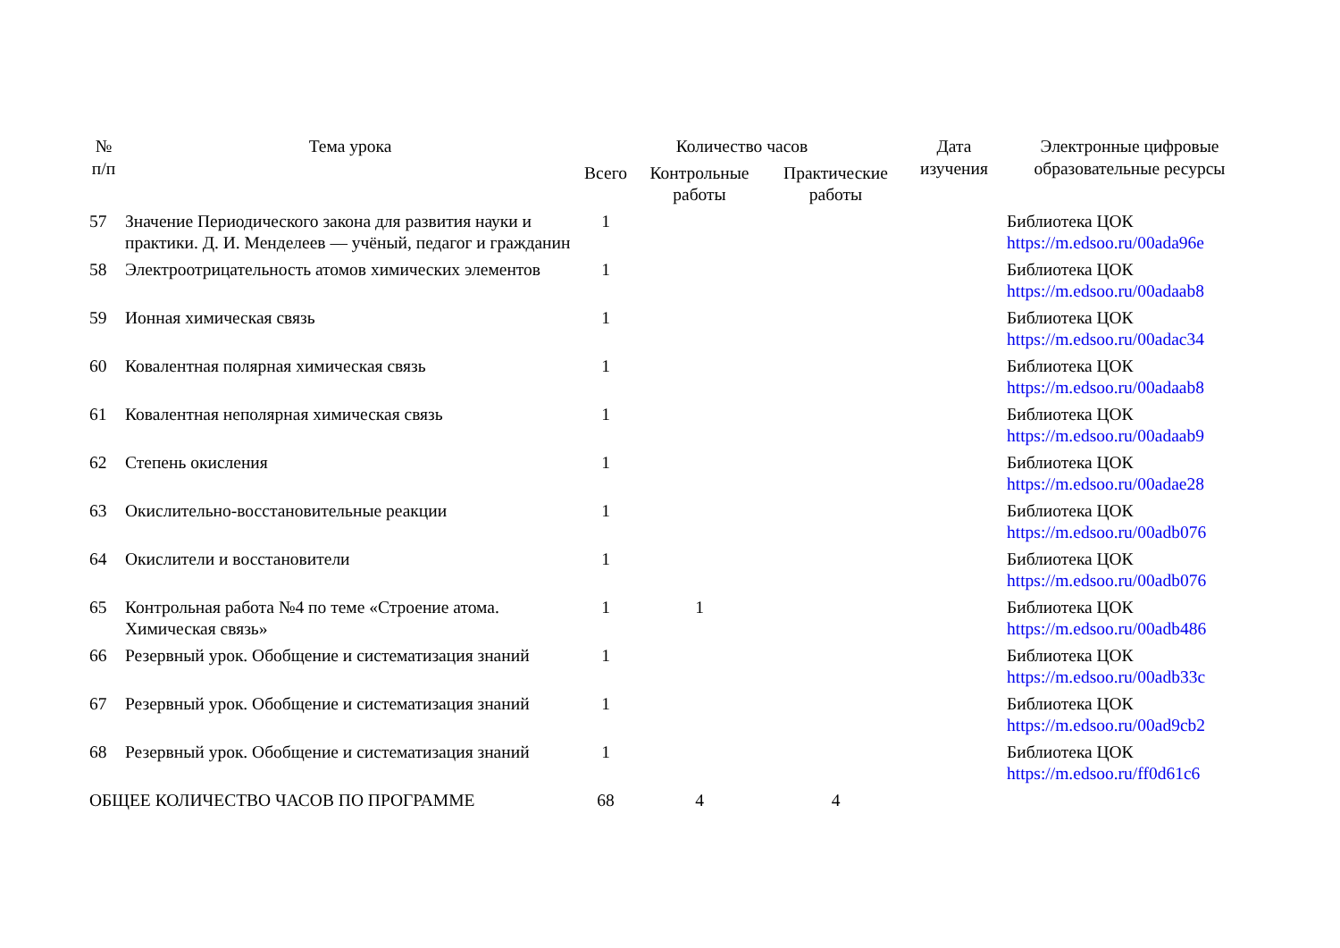| № п/п | Тема урока | Количество часов | | | Дата изучения | Электронные цифровые образовательные ресурсы |
| --- | --- | --- | --- | --- | --- | --- |
| | | Всего | Контрольные работы | Практические работы | | |
| 57 | Значение Периодического закона для развития науки и практики. Д. И. Менделеев — учёный, педагог и гражданин | 1 | | | | Библиотека ЦОК https://m.edsoo.ru/00ada96e |
| 58 | Электроотрицательность атомов химических элементов | 1 | | | | Библиотека ЦОК https://m.edsoo.ru/00adaab8 |
| 59 | Ионная химическая связь | 1 | | | | Библиотека ЦОК https://m.edsoo.ru/00adac34 |
| 60 | Ковалентная полярная химическая связь | 1 | | | | Библиотека ЦОК https://m.edsoo.ru/00adaab8 |
| 61 | Ковалентная неполярная химическая связь | 1 | | | | Библиотека ЦОК https://m.edsoo.ru/00adaab9 |
| 62 | Степень окисления | 1 | | | | Библиотека ЦОК https://m.edsoo.ru/00adae28 |
| 63 | Окислительно-восстановительные реакции | 1 | | | | Библиотека ЦОК https://m.edsoo.ru/00adb076 |
| 64 | Окислители и восстановители | 1 | | | | Библиотека ЦОК https://m.edsoo.ru/00adb076 |
| 65 | Контрольная работа №4 по теме «Строение атома. Химическая связь» | 1 | 1 | | | Библиотека ЦОК https://m.edsoo.ru/00adb486 |
| 66 | Резервный урок. Обобщение и систематизация знаний | 1 | | | | Библиотека ЦОК https://m.edsoo.ru/00adb33c |
| 67 | Резервный урок. Обобщение и систематизация знаний | 1 | | | | Библиотека ЦОК https://m.edsoo.ru/00ad9cb2 |
| 68 | Резервный урок. Обобщение и систематизация знаний | 1 | | | | Библиотека ЦОК https://m.edsoo.ru/ff0d61c6 |
| ОБЩЕЕ КОЛИЧЕСТВО ЧАСОВ ПО ПРОГРАММЕ | | 68 | 4 | 4 | | |